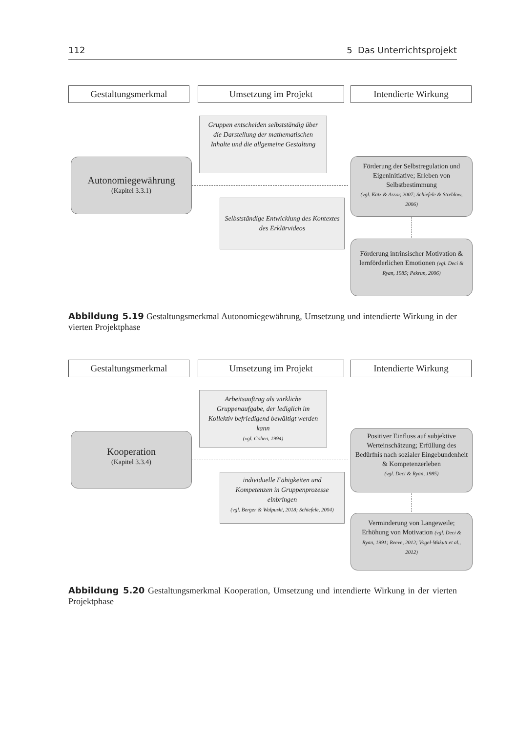112 5 Das Unterrichtsprojekt
Gestaltungsmerkmal Umsetzung im Projekt Intendierte Wirkung
Gruppen entscheiden selbstständig über die Darstellung der mathematischen Inhalte und die allgemeine Gestaltung
Autonomiegewährung
(Kapitel 3.3.1)
Förderung der Selbstregulation und Eigeninitiative; Erleben von Selbstbestimmung
(vgl. Katz & Assor, 2007; Schiefele & Streblow, 2006)
Selbstständige Entwicklung des Kontextes des Erklärvideos
Förderung intrinsischer Motivation & lernförderlichen Emotionen (vgl. Deci & Ryan, 1985; Pekrun, 2006)
Abbildung 5.19 Gestaltungsmerkmal Autonomiegewährung, Umsetzung und intendierte Wirkung in der vierten Projektphase
Gestaltungsmerkmal Umsetzung im Projekt Intendierte Wirkung
Arbeitsauftrag als wirkliche Gruppenaufgabe, der lediglich im Kollektiv befriedigend bewältigt werden kann
(vgl. Cohen, 1994)
Kooperation
(Kapitel 3.3.4)
Positiver Einfluss auf subjektive Werteinschätzung; Erfüllung des Bedürfnis nach sozialer Eingebundenheit & Kompetenzerleben
(vgl. Deci & Ryan, 1985)
individuelle Fähigkeiten und Kompetenzen in Gruppenprozesse einbringen
(vgl. Berger & Walpuski, 2018; Schiefele, 2004)
Verminderung von Langeweile; Erhöhung von Motivation (vgl. Deci & Ryan, 1991; Reeve, 2012; Vogel-Wakutt et al., 2012)
Abbildung 5.20 Gestaltungsmerkmal Kooperation, Umsetzung und intendierte Wirkung in der vierten Projektphase